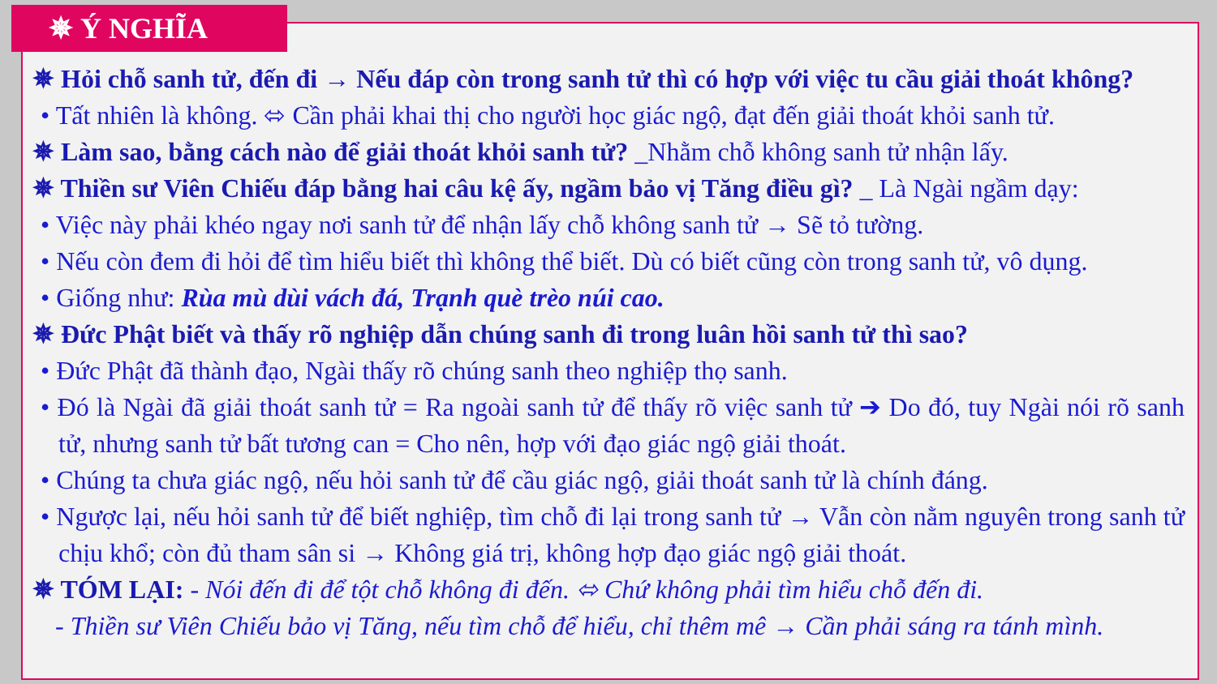✵ Ý NGHĨA
✵ Hỏi chỗ sanh tử, đến đi → Nếu đáp còn trong sanh tử thì có hợp với việc tu cầu giải thoát không?
• Tất nhiên là không. ⬄ Cần phải khai thị cho người học giác ngộ, đạt đến giải thoát khỏi sanh tử.
✵ Làm sao, bằng cách nào để giải thoát khỏi sanh tử? _Nhằm chỗ không sanh tử nhận lấy.
✵ Thiền sư Viên Chiếu đáp bằng hai câu kệ ấy, ngầm bảo vị Tăng điều gì? _ Là Ngài ngầm dạy:
• Việc này phải khéo ngay nơi sanh tử để nhận lấy chỗ không sanh tử → Sẽ tỏ tường.
• Nếu còn đem đi hỏi để tìm hiểu biết thì không thể biết. Dù có biết cũng còn trong sanh tử, vô dụng.
• Giống như: Rùa mù dùi vách đá, Trạnh què trèo núi cao.
✵ Đức Phật biết và thấy rõ nghiệp dẫn chúng sanh đi trong luân hồi sanh tử thì sao?
• Đức Phật đã thành đạo, Ngài thấy rõ chúng sanh theo nghiệp thọ sanh.
• Đó là Ngài đã giải thoát sanh tử = Ra ngoài sanh tử để thấy rõ việc sanh tử ➔ Do đó, tuy Ngài nói rõ sanh tử, nhưng sanh tử bất tương can = Cho nên, hợp với đạo giác ngộ giải thoát.
• Chúng ta chưa giác ngộ, nếu hỏi sanh tử để cầu giác ngộ, giải thoát sanh tử là chính đáng.
• Ngược lại, nếu hỏi sanh tử để biết nghiệp, tìm chỗ đi lại trong sanh tử → Vẫn còn nằm nguyên trong sanh tử chịu khổ; còn đủ tham sân si → Không giá trị, không hợp đạo giác ngộ giải thoát.
✵ TÓM LẠI: - Nói đến đi để tột chỗ không đi đến. ⬄ Chứ không phải tìm hiểu chỗ đến đi.
- Thiền sư Viên Chiếu bảo vị Tăng, nếu tìm chỗ để hiểu, chỉ thêm mê → Cần phải sáng ra tánh mình.